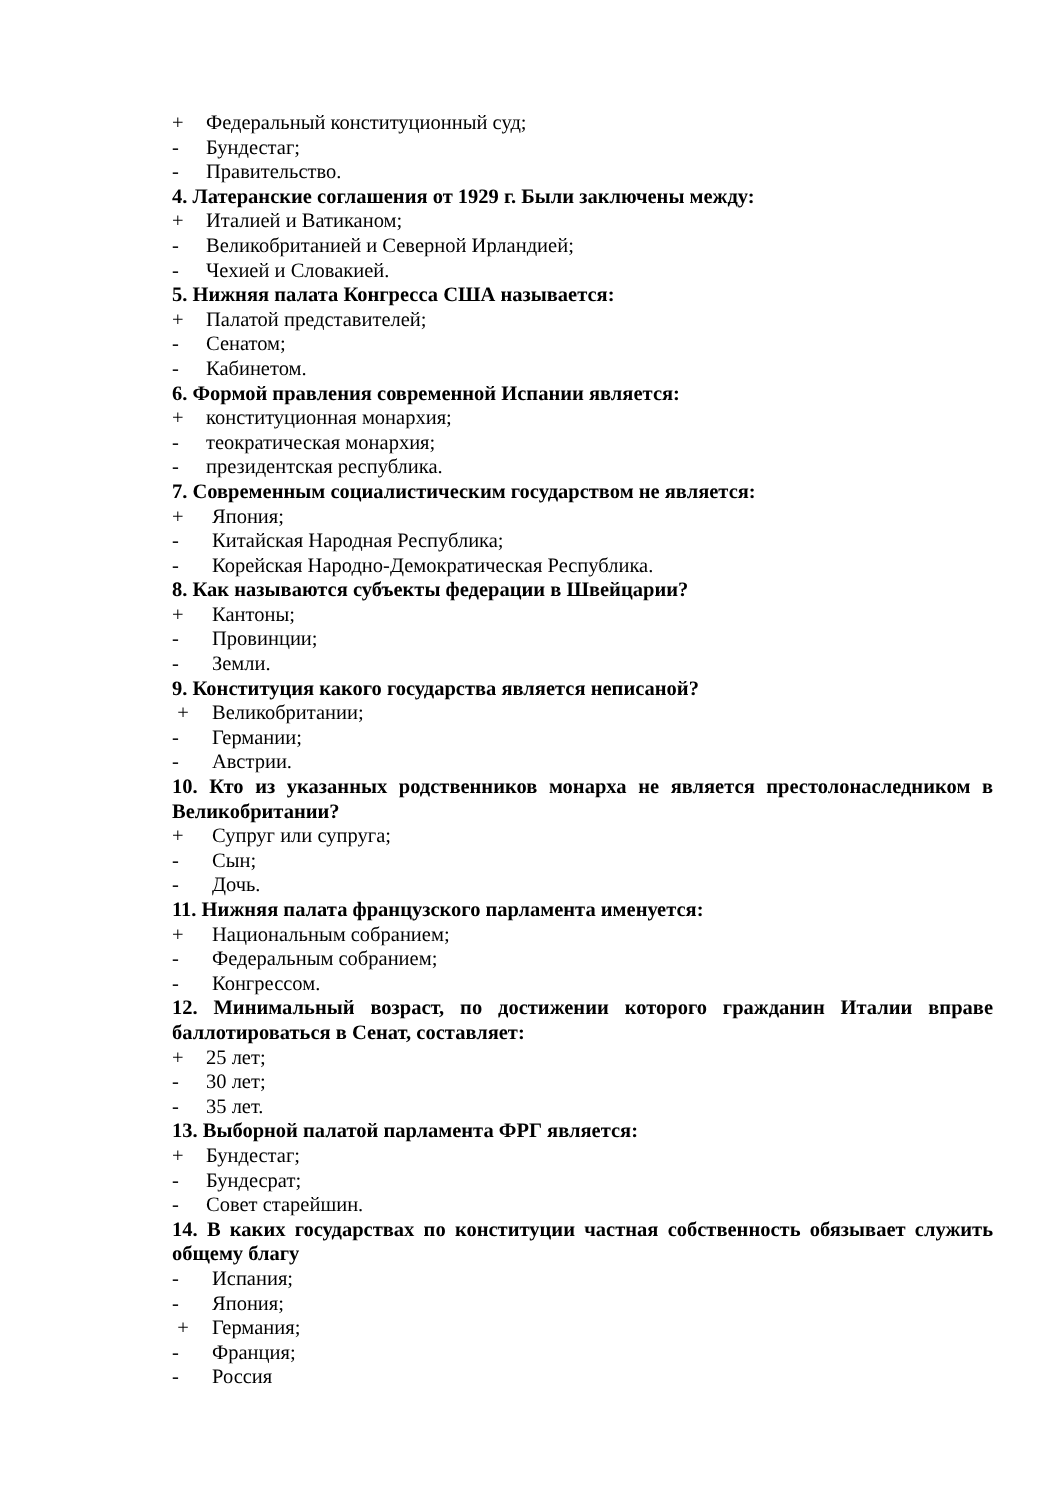+ Федеральный конституционный суд;
- Бундестаг;
- Правительство.
4. Латеранские соглашения от 1929 г. Были заключены между:
+ Италией и Ватиканом;
- Великобританией и Северной Ирландией;
- Чехией и Словакией.
5. Нижняя палата Конгресса США называется:
+ Палатой представителей;
- Сенатом;
- Кабинетом.
6. Формой правления современной Испании является:
+ конституционная монархия;
- теократическая монархия;
- президентская республика.
7. Современным социалистическим государством не является:
+ Япония;
- Китайская Народная Республика;
- Корейская Народно-Демократическая Республика.
8. Как называются субъекты федерации в Швейцарии?
+ Кантоны;
- Провинции;
- Земли.
9. Конституция какого государства является неписаной?
+ Великобритании;
- Германии;
- Австрии.
10. Кто из указанных родственников монарха не является престолонаследником в Великобритании?
+ Супруг или супруга;
- Сын;
- Дочь.
11. Нижняя палата французского парламента именуется:
+ Национальным собранием;
- Федеральным собранием;
- Конгрессом.
12. Минимальный возраст, по достижении которого гражданин Италии вправе баллотироваться в Сенат, составляет:
+ 25 лет;
- 30 лет;
- 35 лет.
13. Выборной палатой парламента ФРГ является:
+ Бундестаг;
- Бундесрат;
- Совет старейшин.
14. В каких государствах по конституции частная собственность обязывает служить общему благу
- Испания;
- Япония;
+ Германия;
- Франция;
- Россия